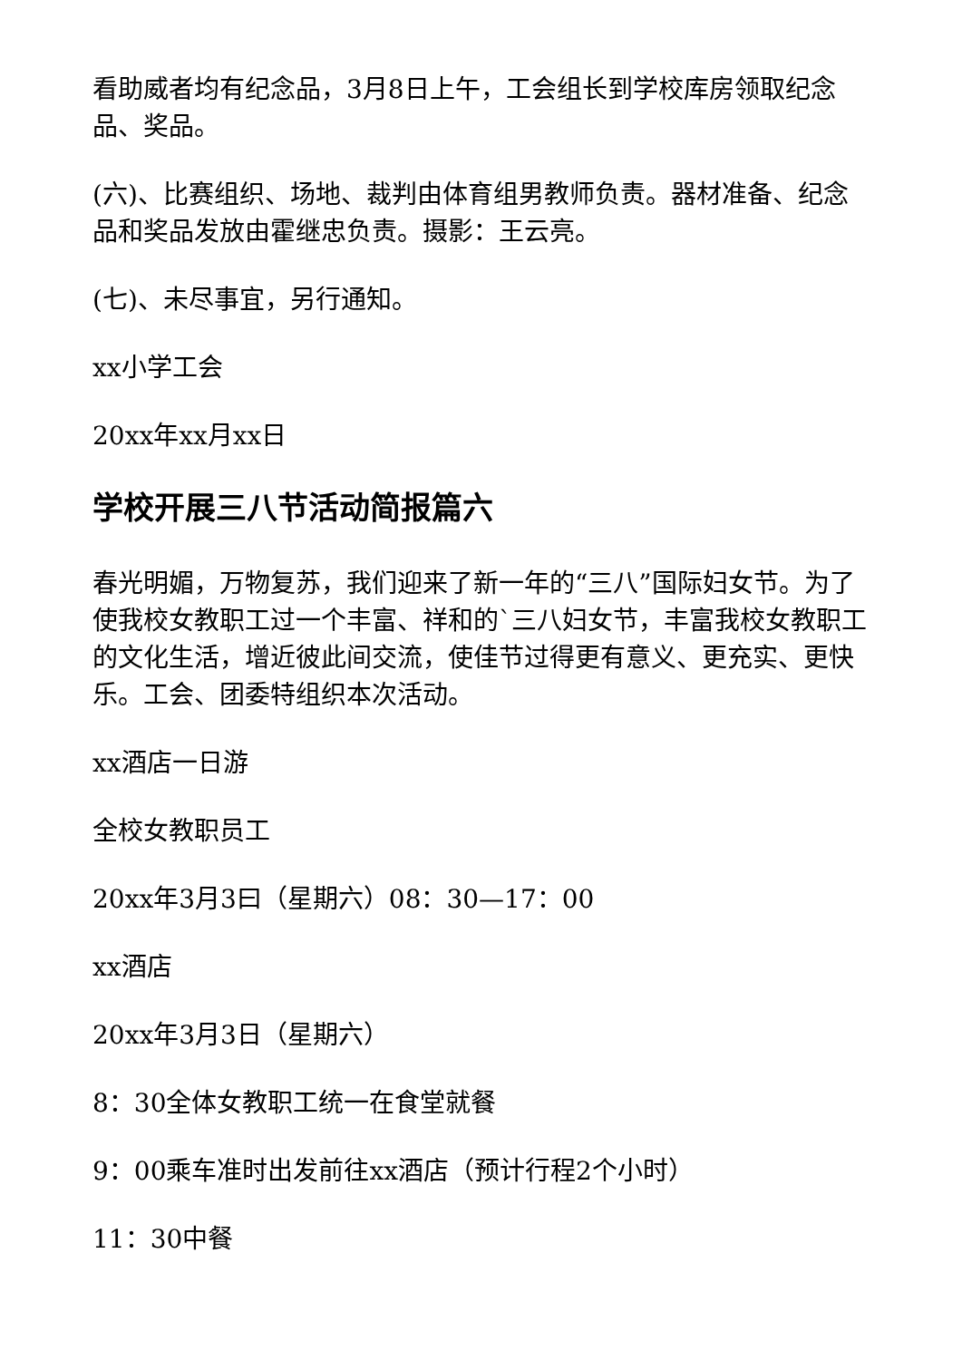看助威者均有纪念品，3月8日上午，工会组长到学校库房领取纪念品、奖品。
(六)、比赛组织、场地、裁判由体育组男教师负责。器材准备、纪念品和奖品发放由霍继忠负责。摄影：王云亮。
(七)、未尽事宜，另行通知。
xx小学工会
20xx年xx月xx日
学校开展三八节活动简报篇六
春光明媚，万物复苏，我们迎来了新一年的“三八”国际妇女节。为了使我校女教职工过一个丰富、祥和的`三八妇女节，丰富我校女教职工的文化生活，增近彼此间交流，使佳节过得更有意义、更充实、更快乐。工会、团委特组织本次活动。
xx酒店一日游
全校女教职员工
20xx年3月3曰（星期六）08：30—17：00
xx酒店
20xx年3月3日（星期六）
8：30全体女教职工统一在食堂就餐
9：00乘车准时出发前往xx酒店（预计行程2个小时）
11：30中餐